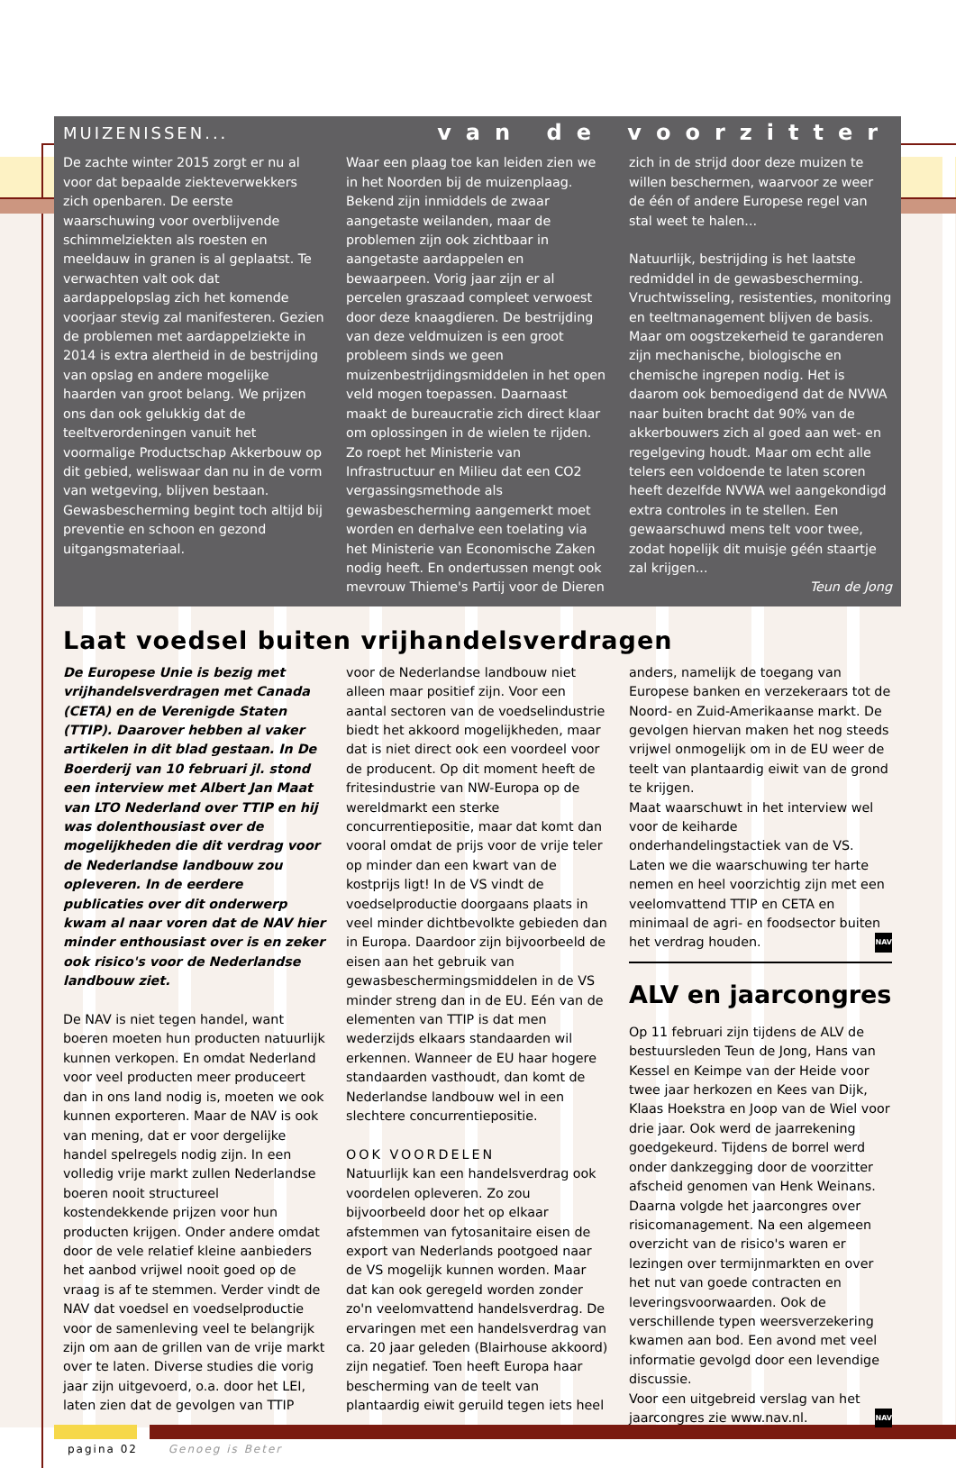MUIZENISSEN... van de voorzitter
De zachte winter 2015 zorgt er nu al voor dat bepaalde ziekteverwekkers zich openbaren. De eerste waarschuwing voor overblijvende schimmelziekten als roesten en meeldauw in granen is al geplaatst. Te verwachten valt ook dat aardappelopslag zich het komende voorjaar stevig zal manifesteren. Gezien de problemen met aardappelziekte in 2014 is extra alertheid in de bestrijding van opslag en andere mogelijke haarden van groot belang. We prijzen ons dan ook gelukkig dat de teeltverordeningen vanuit het voormalige Productschap Akkerbouw op dit gebied, weliswaar dan nu in de vorm van wetgeving, blijven bestaan. Gewasbescherming begint toch altijd bij preventie en schoon en gezond uitgangsmateriaal.
Waar een plaag toe kan leiden zien we in het Noorden bij de muizenplaag. Bekend zijn inmiddels de zwaar aangetaste weilanden, maar de problemen zijn ook zichtbaar in aangetaste aardappelen en bewaarpeen. Vorig jaar zijn er al percelen graszaad compleet verwoest door deze knaagdieren. De bestrijding van deze veldmuizen is een groot probleem sinds we geen muizenbestrijdingsmiddelen in het open veld mogen toepassen. Daarnaast maakt de bureaucratie zich direct klaar om oplossingen in de wielen te rijden. Zo roept het Ministerie van Infrastructuur en Milieu dat een CO2 vergassingsmethode als gewasbescherming aangemerkt moet worden en derhalve een toelating via het Ministerie van Economische Zaken nodig heeft. En ondertussen mengt ook mevrouw Thieme's Partij voor de Dieren zich in de strijd door deze muizen te willen beschermen, waarvoor ze weer de één of andere Europese regel van stal weet te halen...
Natuurlijk, bestrijding is het laatste redmiddel in de gewasbescherming. Vruchtwisseling, resistenties, monitoring en teeltmanagement blijven de basis. Maar om oogstzekerheid te garanderen zijn mechanische, biologische en chemische ingrepen nodig. Het is daarom ook bemoedigend dat de NVWA naar buiten bracht dat 90% van de akkerbouwers zich al goed aan wet- en regelgeving houdt. Maar om echt alle telers een voldoende te laten scoren heeft dezelfde NVWA wel aangekondigd extra controles in te stellen. Een gewaarschuwd mens telt voor twee, zodat hopelijk dit muisje géén staartje zal krijgen...
Teun de Jong
Laat voedsel buiten vrijhandelsverdragen
De Europese Unie is bezig met vrijhandelsverdragen met Canada (CETA) en de Verenigde Staten (TTIP). Daarover hebben al vaker artikelen in dit blad gestaan. In De Boerderij van 10 februari jl. stond een interview met Albert Jan Maat van LTO Nederland over TTIP en hij was dolenthousiast over de mogelijkheden die dit verdrag voor de Nederlandse landbouw zou opleveren. In de eerdere publicaties over dit onderwerp kwam al naar voren dat de NAV hier minder enthousiast over is en zeker ook risico's voor de Nederlandse landbouw ziet.
De NAV is niet tegen handel, want boeren moeten hun producten natuurlijk kunnen verkopen. En omdat Nederland voor veel producten meer produceert dan in ons land nodig is, moeten we ook kunnen exporteren. Maar de NAV is ook van mening, dat er voor dergelijke handel spelregels nodig zijn. In een volledig vrije markt zullen Nederlandse boeren nooit structureel kostendekkende prijzen voor hun producten krijgen. Onder andere omdat door de vele relatief kleine aanbieders het aanbod vrijwel nooit goed op de vraag is af te stemmen. Verder vindt de NAV dat voedsel en voedselproductie voor de samenleving veel te belangrijk zijn om aan de grillen van de vrije markt over te laten. Diverse studies die vorig jaar zijn uitgevoerd, o.a. door het LEI, laten zien dat de gevolgen van TTIP voor de Nederlandse landbouw niet alleen maar positief zijn. Voor een aantal sectoren van de voedselindustrie biedt het akkoord mogelijkheden, maar dat is niet direct ook een voordeel voor de producent. Op dit moment heeft de fritesindustrie van NW-Europa op de wereldmarkt een sterke concurrentiepositie, maar dat komt dan vooral omdat de prijs voor de vrije teler op minder dan een kwart van de kostprijs ligt! In de VS vindt de voedselproductie doorgaans plaats in veel minder dichtbevolkte gebieden dan in Europa. Daardoor zijn bijvoorbeeld de eisen aan het gebruik van gewasbeschermingsmiddelen in de VS minder streng dan in de EU. Eén van de elementen van TTIP is dat men wederzijds elkaars standaarden wil erkennen. Wanneer de EU haar hogere standaarden vasthoudt, dan komt de Nederlandse landbouw wel in een slechtere concurrentiepositie.
OOK VOORDELEN
Natuurlijk kan een handelsverdrag ook voordelen opleveren. Zo zou bijvoorbeeld door het op elkaar afstemmen van fytosanitaire eisen de export van Nederlands pootgoed naar de VS mogelijk kunnen worden. Maar dat kan ook geregeld worden zonder zo'n veelomvattend handelsverdrag. De ervaringen met een handelsverdrag van ca. 20 jaar geleden (Blairhouse akkoord) zijn negatief. Toen heeft Europa haar bescherming van de teelt van plantaardig eiwit geruild tegen iets heel anders, namelijk de toegang van Europese banken en verzekeraars tot de Noord- en Zuid-Amerikaanse markt. De gevolgen hiervan maken het nog steeds vrijwel onmogelijk om in de EU weer de teelt van plantaardig eiwit van de grond te krijgen.
Maat waarschuwt in het interview wel voor de keiharde onderhandelingstactiek van de VS. Laten we die waarschuwing ter harte nemen en heel voorzichtig zijn met een veelomvattend TTIP en CETA en minimaal de agri- en foodsector buiten het verdrag houden. NAV
ALV en jaarcongres
Op 11 februari zijn tijdens de ALV de bestuursleden Teun de Jong, Hans van Kessel en Keimpe van der Heide voor twee jaar herkozen en Kees van Dijk, Klaas Hoekstra en Joop van de Wiel voor drie jaar. Ook werd de jaarrekening goedgekeurd. Tijdens de borrel werd onder dankzegging door de voorzitter afscheid genomen van Henk Weinans. Daarna volgde het jaarcongres over risicomanagement. Na een algemeen overzicht van de risico's waren er lezingen over termijnmarkten en over het nut van goede contracten en leveringsvoorwaarden. Ook de verschillende typen weersverzekering kwamen aan bod. Een avond met veel informatie gevolgd door een levendige discussie.
Voor een uitgebreid verslag van het jaarcongres zie www.nav.nl. NAV
pagina 02 Genoeg is Beter